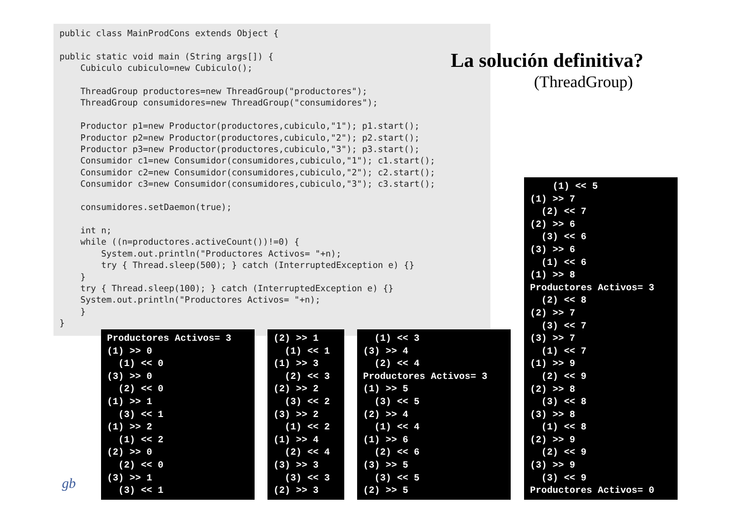public class MainProdCons extends Object {

public static void main (String args[]) {
    Cubiculo cubiculo=new Cubiculo();

    ThreadGroup productores=new ThreadGroup("productores");
    ThreadGroup consumidores=new ThreadGroup("consumidores");

    Productor p1=new Productor(productores,cubiculo,"1"); p1.start();
    Productor p2=new Productor(productores,cubiculo,"2"); p2.start();
    Productor p3=new Productor(productores,cubiculo,"3"); p3.start();
    Consumidor c1=new Consumidor(consumidores,cubiculo,"1"); c1.start();
    Consumidor c2=new Consumidor(consumidores,cubiculo,"2"); c2.start();
    Consumidor c3=new Consumidor(consumidores,cubiculo,"3"); c3.start();

    consumidores.setDaemon(true);

    int n;
    while ((n=productores.activeCount())!=0) {
        System.out.println("Productores Activos= "+n);
        try { Thread.sleep(500); } catch (InterruptedException e) {}
    }
    try { Thread.sleep(100); } catch (InterruptedException e) {}
    System.out.println("Productores Activos= "+n);
    }
}
La solución definitiva?
(ThreadGroup)
Productores Activos= 3
(1) >> 0
  (1) << 0
(3) >> 0
  (2) << 0
(1) >> 1
  (3) << 1
(1) >> 2
  (1) << 2
(2) >> 0
  (2) << 0
(3) >> 1
  (3) << 1
(2) >> 1
  (1) << 1
(1) >> 3
  (2) << 3
(2) >> 2
  (3) << 2
(3) >> 2
  (1) << 2
(1) >> 4
  (2) << 4
(3) >> 3
  (3) << 3
(2) >> 3
  (1) << 3
(3) >> 4
  (2) << 4
Productores Activos= 3
(1) >> 5
  (3) << 5
(2) >> 4
  (1) << 4
(1) >> 6
  (2) << 6
(3) >> 5
  (3) << 5
(2) >> 5
    (1) << 5
(1) >> 7
  (2) << 7
(2) >> 6
  (3) << 6
(3) >> 6
  (1) << 6
(1) >> 8
Productores Activos= 3
  (2) << 8
(2) >> 7
  (3) << 7
(3) >> 7
  (1) << 7
(1) >> 9
  (2) << 9
(2) >> 8
  (3) << 8
(3) >> 8
  (1) << 8
(2) >> 9
  (2) << 9
(3) >> 9
  (3) << 9
Productores Activos= 0
gb